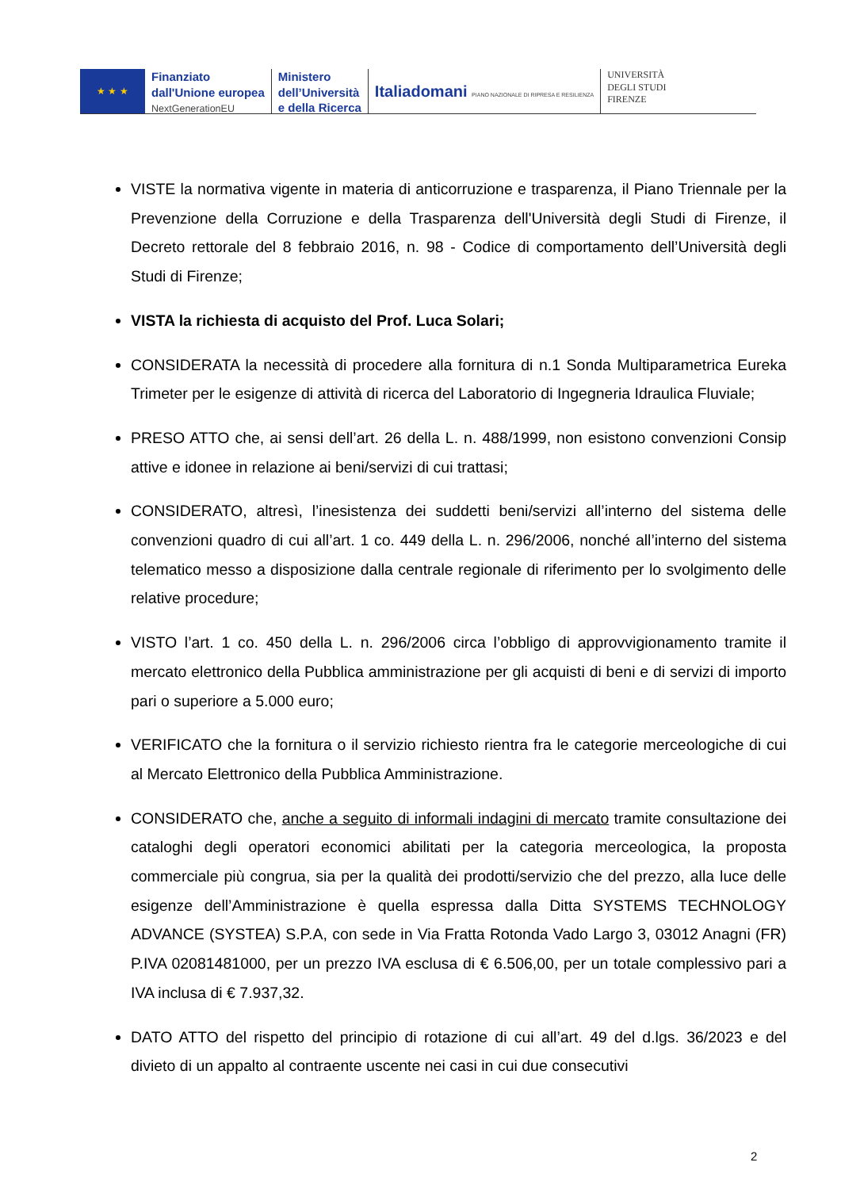★ ★ ★
Finanziato
dall'Unione europea
NextGenerationEU
Ministero
dell’Università
e della Ricerca
Italiadomani PIANO NAZIONALE DI RIPRESA E RESILIENZA
UNIVERSITÀ
DEGLI STUDI
FIRENZE
VISTE la normativa vigente in materia di anticorruzione e trasparenza, il Piano Triennale per la Prevenzione della Corruzione e della Trasparenza dell'Università degli Studi di Firenze, il Decreto rettorale del 8 febbraio 2016, n. 98 - Codice di comportamento dell’Università degli Studi di Firenze;
VISTA la richiesta di acquisto del Prof. Luca Solari;
CONSIDERATA la necessità di procedere alla fornitura di n.1 Sonda Multiparametrica Eureka Trimeter per le esigenze di attività di ricerca del Laboratorio di Ingegneria Idraulica Fluviale;
PRESO ATTO che, ai sensi dell’art. 26 della L. n. 488/1999, non esistono convenzioni Consip attive e idonee in relazione ai beni/servizi di cui trattasi;
CONSIDERATO, altresì, l’inesistenza dei suddetti beni/servizi all’interno del sistema delle convenzioni quadro di cui all’art. 1 co. 449 della L. n. 296/2006, nonché all’interno del sistema telematico messo a disposizione dalla centrale regionale di riferimento per lo svolgimento delle relative procedure;
VISTO l’art. 1 co. 450 della L. n. 296/2006 circa l’obbligo di approvvigionamento tramite il mercato elettronico della Pubblica amministrazione per gli acquisti di beni e di servizi di importo pari o superiore a 5.000 euro;
VERIFICATO che la fornitura o il servizio richiesto rientra fra le categorie merceologiche di cui al Mercato Elettronico della Pubblica Amministrazione.
CONSIDERATO che, anche a seguito di informali indagini di mercato tramite consultazione dei cataloghi degli operatori economici abilitati per la categoria merceologica, la proposta commerciale più congrua, sia per la qualità dei prodotti/servizio che del prezzo, alla luce delle esigenze dell’Amministrazione è quella espressa dalla Ditta SYSTEMS TECHNOLOGY ADVANCE (SYSTEA) S.P.A, con sede in Via Fratta Rotonda Vado Largo 3, 03012 Anagni (FR) P.IVA 02081481000, per un prezzo IVA esclusa di € 6.506,00, per un totale complessivo pari a IVA inclusa di € 7.937,32.
DATO ATTO del rispetto del principio di rotazione di cui all’art. 49 del d.lgs. 36/2023 e del divieto di un appalto al contraente uscente nei casi in cui due consecutivi
2